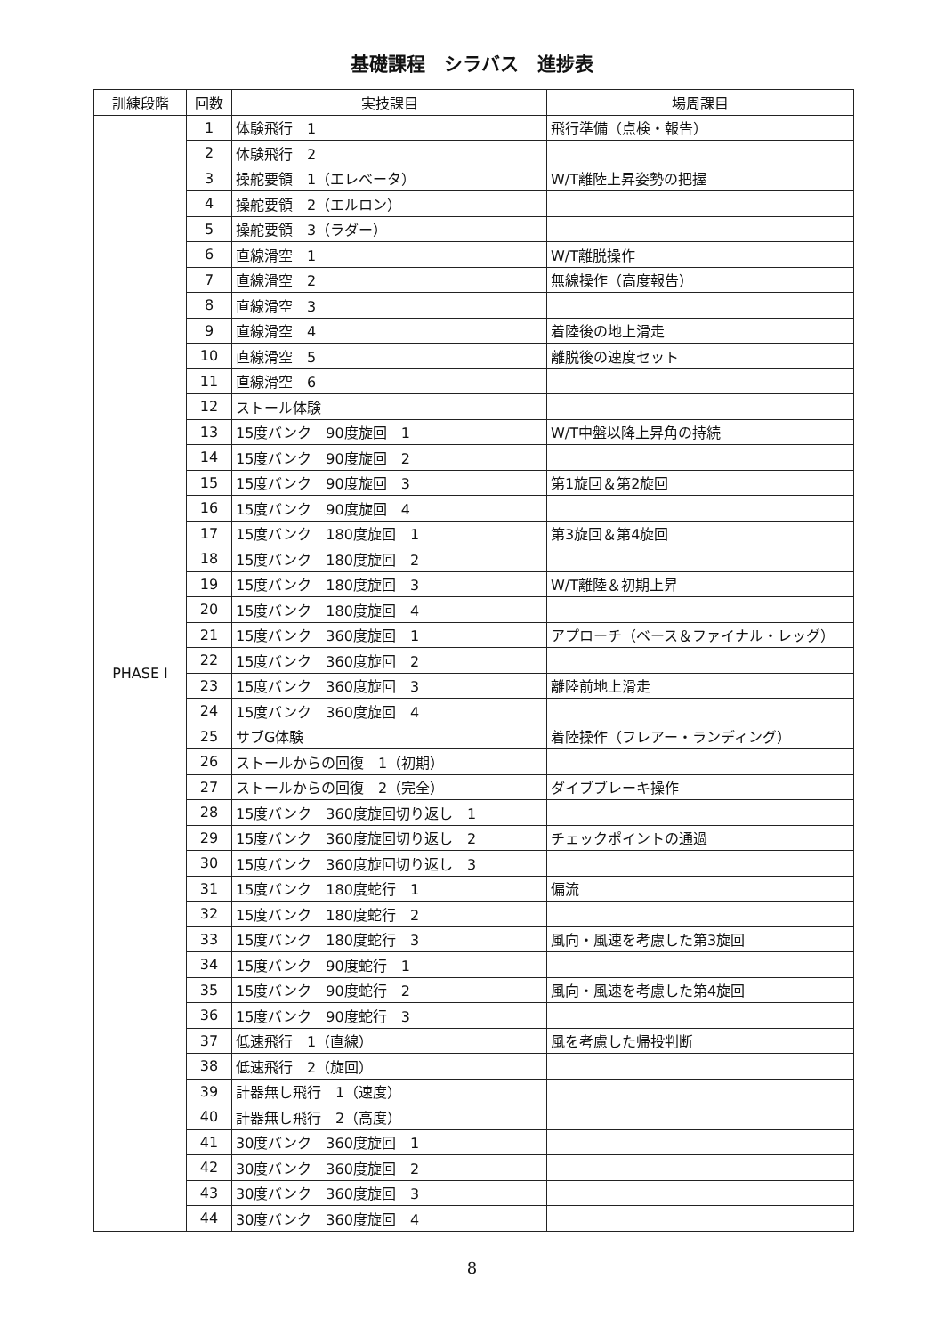基礎課程　シラバス　進捗表
| 訓練段階 | 回数 | 実技課目 | 場周課目 |
| --- | --- | --- | --- |
| PHASE Ⅰ | 1 | 体験飛行 1 | 飛行準備（点検・報告） |
| | 2 | 体験飛行 2 | |
| | 3 | 操舵要領 1（エレベータ） | W/T離陸上昇姿勢の把握 |
| | 4 | 操舵要領 2（エルロン） | |
| | 5 | 操舵要領 3（ラダー） | |
| | 6 | 直線滑空 1 | W/T離脱操作 |
| | 7 | 直線滑空 2 | 無線操作（高度報告） |
| | 8 | 直線滑空 3 | |
| | 9 | 直線滑空 4 | 着陸後の地上滑走 |
| | 10 | 直線滑空 5 | 離脱後の速度セット |
| | 11 | 直線滑空 6 | |
| | 12 | ストール体験 | |
| | 13 | 15度バンク 90度旋回 1 | W/T中盤以降上昇角の持続 |
| | 14 | 15度バンク 90度旋回 2 | |
| | 15 | 15度バンク 90度旋回 3 | 第1旋回＆第2旋回 |
| | 16 | 15度バンク 90度旋回 4 | |
| | 17 | 15度バンク 180度旋回 1 | 第3旋回＆第4旋回 |
| | 18 | 15度バンク 180度旋回 2 | |
| | 19 | 15度バンク 180度旋回 3 | W/T離陸＆初期上昇 |
| | 20 | 15度バンク 180度旋回 4 | |
| | 21 | 15度バンク 360度旋回 1 | アプローチ（ベース＆ファイナル・レッグ） |
| | 22 | 15度バンク 360度旋回 2 | |
| | 23 | 15度バンク 360度旋回 3 | 離陸前地上滑走 |
| | 24 | 15度バンク 360度旋回 4 | |
| | 25 | サブG体験 | 着陸操作（フレアー・ランディング） |
| | 26 | ストールからの回復 1（初期） | |
| | 27 | ストールからの回復 2（完全） | ダイブブレーキ操作 |
| | 28 | 15度バンク 360度旋回切り返し 1 | |
| | 29 | 15度バンク 360度旋回切り返し 2 | チェックポイントの通過 |
| | 30 | 15度バンク 360度旋回切り返し 3 | |
| | 31 | 15度バンク 180度蛇行 1 | 偏流 |
| | 32 | 15度バンク 180度蛇行 2 | |
| | 33 | 15度バンク 180度蛇行 3 | 風向・風速を考慮した第3旋回 |
| | 34 | 15度バンク 90度蛇行 1 | |
| | 35 | 15度バンク 90度蛇行 2 | 風向・風速を考慮した第4旋回 |
| | 36 | 15度バンク 90度蛇行 3 | |
| | 37 | 低速飛行 1（直線） | 風を考慮した帰投判断 |
| | 38 | 低速飛行 2（旋回） | |
| | 39 | 計器無し飛行 1（速度） | |
| | 40 | 計器無し飛行 2（高度） | |
| | 41 | 30度バンク 360度旋回 1 | |
| | 42 | 30度バンク 360度旋回 2 | |
| | 43 | 30度バンク 360度旋回 3 | |
| | 44 | 30度バンク 360度旋回 4 | |
8